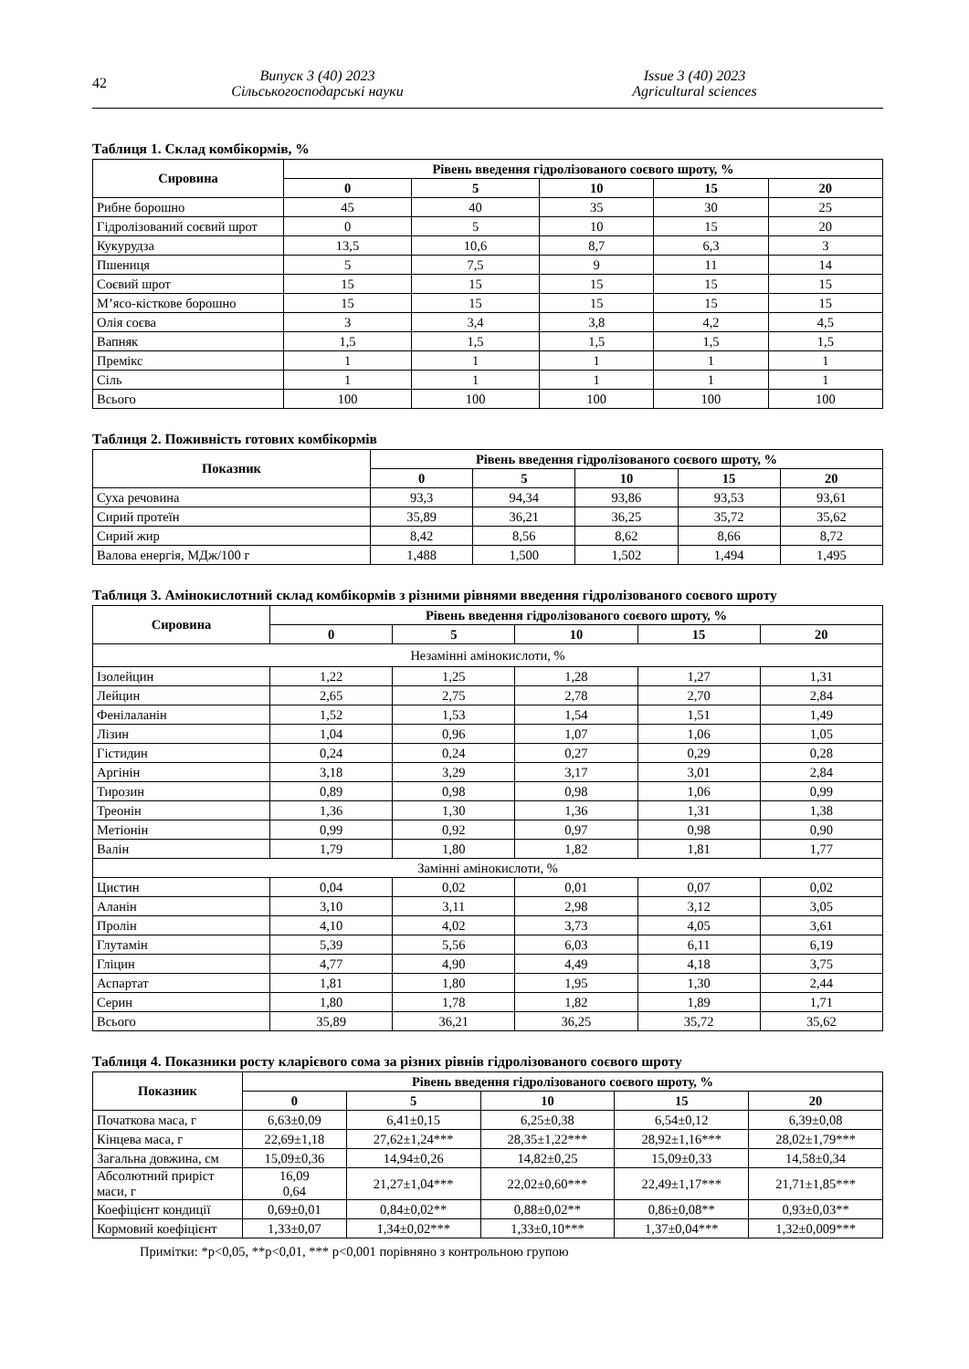42
Випуск 3 (40) 2023
Сільськогосподарські науки
Issue 3 (40) 2023
Agricultural sciences
Таблиця 1. Склад комбікормів, %
| Сировина | Рівень введення гідролізованого соєвого шроту, % | | | | |
| --- | --- | --- | --- | --- | --- |
| | 0 | 5 | 10 | 15 | 20 |
| Рибне борошно | 45 | 40 | 35 | 30 | 25 |
| Гідролізований соєвий шрот | 0 | 5 | 10 | 15 | 20 |
| Кукурудза | 13,5 | 10,6 | 8,7 | 6,3 | 3 |
| Пшениця | 5 | 7,5 | 9 | 11 | 14 |
| Соєвий шрот | 15 | 15 | 15 | 15 | 15 |
| М’ясо-кісткове борошно | 15 | 15 | 15 | 15 | 15 |
| Олія соєва | 3 | 3,4 | 3,8 | 4,2 | 4,5 |
| Вапняк | 1,5 | 1,5 | 1,5 | 1,5 | 1,5 |
| Премікс | 1 | 1 | 1 | 1 | 1 |
| Сіль | 1 | 1 | 1 | 1 | 1 |
| Всього | 100 | 100 | 100 | 100 | 100 |
Таблиця 2. Поживність готових комбікормів
| Показник | Рівень введення гідролізованого соєвого шроту, % | | | | |
| --- | --- | --- | --- | --- | --- |
| | 0 | 5 | 10 | 15 | 20 |
| Суха речовина | 93,3 | 94,34 | 93,86 | 93,53 | 93,61 |
| Сирий протеїн | 35,89 | 36,21 | 36,25 | 35,72 | 35,62 |
| Сирий жир | 8,42 | 8,56 | 8,62 | 8,66 | 8,72 |
| Валова енергія, МДж/100 г | 1,488 | 1,500 | 1,502 | 1,494 | 1,495 |
Таблиця 3. Амінокислотний склад комбікормів з різними рівнями введення гідролізованого соєвого шроту
| Сировина | Рівень введення гідролізованого соєвого шроту, % | | | | |
| --- | --- | --- | --- | --- | --- |
| | 0 | 5 | 10 | 15 | 20 |
| Незамінні амінокислоти, % | | | | | |
| Ізолейцин | 1,22 | 1,25 | 1,28 | 1,27 | 1,31 |
| Лейцин | 2,65 | 2,75 | 2,78 | 2,70 | 2,84 |
| Фенілаланін | 1,52 | 1,53 | 1,54 | 1,51 | 1,49 |
| Лізин | 1,04 | 0,96 | 1,07 | 1,06 | 1,05 |
| Гістидин | 0,24 | 0,24 | 0,27 | 0,29 | 0,28 |
| Аргінін | 3,18 | 3,29 | 3,17 | 3,01 | 2,84 |
| Тирозин | 0,89 | 0,98 | 0,98 | 1,06 | 0,99 |
| Треонін | 1,36 | 1,30 | 1,36 | 1,31 | 1,38 |
| Метіонін | 0,99 | 0,92 | 0,97 | 0,98 | 0,90 |
| Валін | 1,79 | 1,80 | 1,82 | 1,81 | 1,77 |
| Замінні амінокислоти, % | | | | | |
| Цистин | 0,04 | 0,02 | 0,01 | 0,07 | 0,02 |
| Аланін | 3,10 | 3,11 | 2,98 | 3,12 | 3,05 |
| Пролін | 4,10 | 4,02 | 3,73 | 4,05 | 3,61 |
| Глутамін | 5,39 | 5,56 | 6,03 | 6,11 | 6,19 |
| Гліцин | 4,77 | 4,90 | 4,49 | 4,18 | 3,75 |
| Аспартат | 1,81 | 1,80 | 1,95 | 1,30 | 2,44 |
| Серин | 1,80 | 1,78 | 1,82 | 1,89 | 1,71 |
| Всього | 35,89 | 36,21 | 36,25 | 35,72 | 35,62 |
Таблиця 4. Показники росту кларієвого сома за різних рівнів гідролізованого соєвого шроту
| Показник | Рівень введення гідролізованого соєвого шроту, % | | | | |
| --- | --- | --- | --- | --- | --- |
| | 0 | 5 | 10 | 15 | 20 |
| Початкова маса, г | 6,63±0,09 | 6,41±0,15 | 6,25±0,38 | 6,54±0,12 | 6,39±0,08 |
| Кінцева маса, г | 22,69±1,18 | 27,62±1,24*** | 28,35±1,22*** | 28,92±1,16*** | 28,02±1,79*** |
| Загальна довжина, см | 15,09±0,36 | 14,94±0,26 | 14,82±0,25 | 15,09±0,33 | 14,58±0,34 |
| Абсолютний приріст маси, г | 16,09 0,64 | 21,27±1,04*** | 22,02±0,60*** | 22,49±1,17*** | 21,71±1,85*** |
| Коефіцієнт кондиції | 0,69±0,01 | 0,84±0,02** | 0,88±0,02** | 0,86±0,08** | 0,93±0,03** |
| Кормовий коефіцієнт | 1,33±0,07 | 1,34±0,02*** | 1,33±0,10*** | 1,37±0,04*** | 1,32±0,009*** |
Примітки: *p<0,05, **p<0,01, *** p<0,001 порівняно з контрольною групою